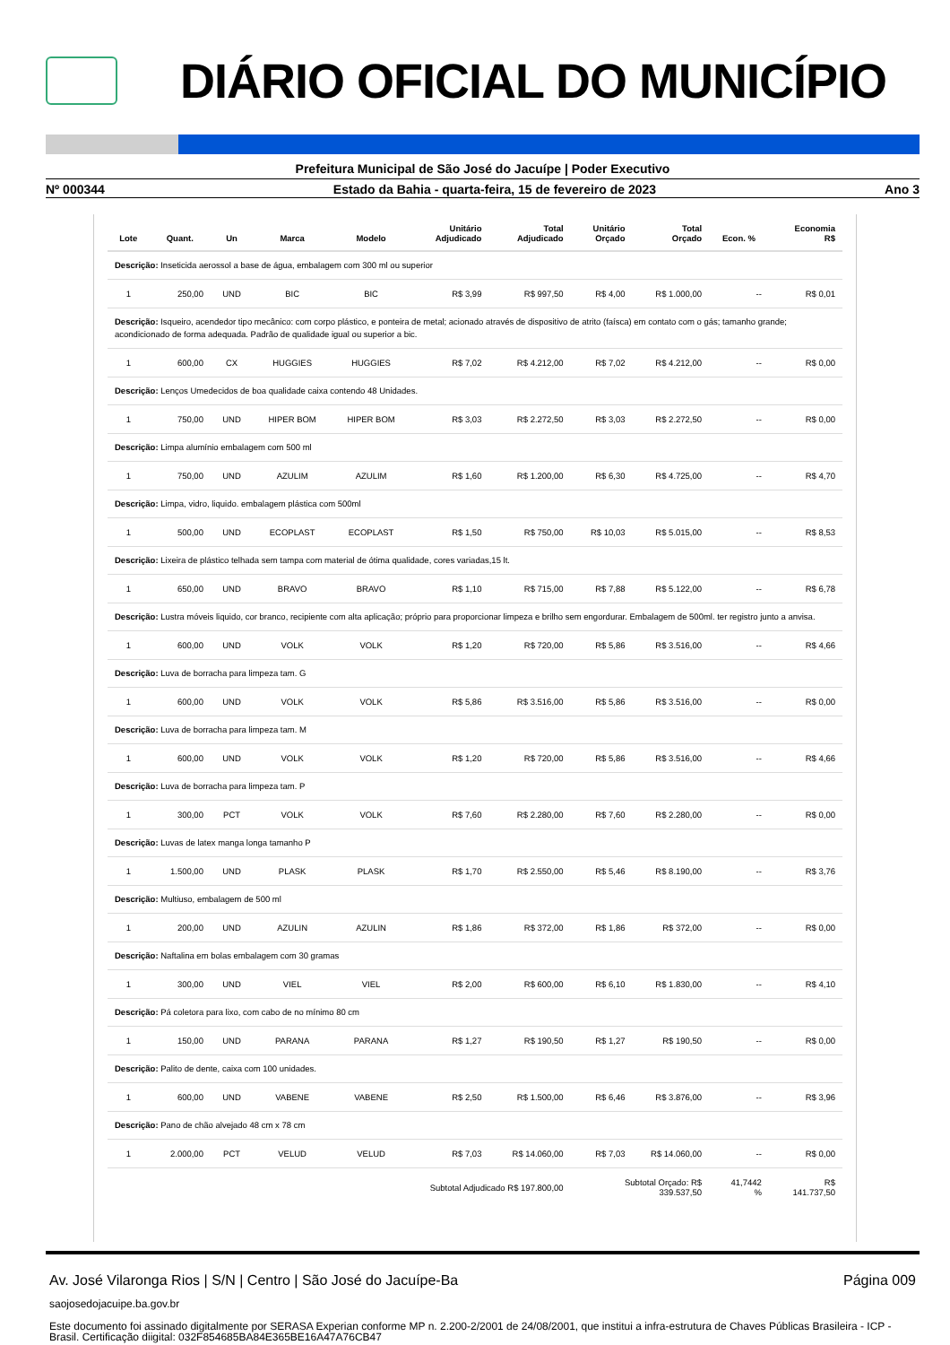DIÁRIO OFICIAL DO MUNICÍPIO
Prefeitura Municipal de São José do Jacuípe | Poder Executivo
Nº 000344 Estado da Bahia - quarta-feira, 15 de fevereiro de 2023 Ano 3
| Lote | Quant. | Un | Marca | Modelo | Unitário Adjudicado | Total Adjudicado | Unitário Orçado | Total Orçado | Econ. % | Economia R$ |
| --- | --- | --- | --- | --- | --- | --- | --- | --- | --- | --- |
| Descrição: Inseticida aerossol a base de água, embalagem com 300 ml ou superior | | | | | | | | | | |
| 1 | 250,00 | UND | BIC | BIC | R$ 3,99 | R$ 997,50 | R$ 4,00 | R$ 1.000,00 | -- | R$ 0,01 |
| Descrição: Isqueiro, acendedor tipo mecânico: com corpo plástico, e ponteira de metal; acionado através de dispositivo de atrito (faísca) em contato com o gás; tamanho grande; acondicionado de forma adequada. Padrão de qualidade igual ou superior a bic. | | | | | | | | | | |
| 1 | 600,00 | CX | HUGGIES | HUGGIES | R$ 7,02 | R$ 4.212,00 | R$ 7,02 | R$ 4.212,00 | -- | R$ 0,00 |
| Descrição: Lenços Umedecidos de boa qualidade caixa contendo 48 Unidades. | | | | | | | | | | |
| 1 | 750,00 | UND | HIPER BOM | HIPER BOM | R$ 3,03 | R$ 2.272,50 | R$ 3,03 | R$ 2.272,50 | -- | R$ 0,00 |
| Descrição: Limpa alumínio embalagem com 500 ml | | | | | | | | | | |
| 1 | 750,00 | UND | AZULIM | AZULIM | R$ 1,60 | R$ 1.200,00 | R$ 6,30 | R$ 4.725,00 | -- | R$ 4,70 |
| Descrição: Limpa, vidro, liquido. embalagem plástica com 500ml | | | | | | | | | | |
| 1 | 500,00 | UND | ECOPLAST | ECOPLAST | R$ 1,50 | R$ 750,00 | R$ 10,03 | R$ 5.015,00 | -- | R$ 8,53 |
| Descrição: Lixeira de plástico telhada sem tampa com material de ótima qualidade, cores variadas,15 lt. | | | | | | | | | | |
| 1 | 650,00 | UND | BRAVO | BRAVO | R$ 1,10 | R$ 715,00 | R$ 7,88 | R$ 5.122,00 | -- | R$ 6,78 |
| Descrição: Lustra móveis liquido, cor branco, recipiente com alta aplicação; próprio para proporcionar limpeza e brilho sem engordurar. Embalagem de 500ml. ter registro junto a anvisa. | | | | | | | | | | |
| 1 | 600,00 | UND | VOLK | VOLK | R$ 1,20 | R$ 720,00 | R$ 5,86 | R$ 3.516,00 | -- | R$ 4,66 |
| Descrição: Luva de borracha para limpeza tam. G | | | | | | | | | | |
| 1 | 600,00 | UND | VOLK | VOLK | R$ 5,86 | R$ 3.516,00 | R$ 5,86 | R$ 3.516,00 | -- | R$ 0,00 |
| Descrição: Luva de borracha para limpeza tam. M | | | | | | | | | | |
| 1 | 600,00 | UND | VOLK | VOLK | R$ 1,20 | R$ 720,00 | R$ 5,86 | R$ 3.516,00 | -- | R$ 4,66 |
| Descrição: Luva de borracha para limpeza tam. P | | | | | | | | | | |
| 1 | 300,00 | PCT | VOLK | VOLK | R$ 7,60 | R$ 2.280,00 | R$ 7,60 | R$ 2.280,00 | -- | R$ 0,00 |
| Descrição: Luvas de latex manga longa tamanho P | | | | | | | | | | |
| 1 | 1.500,00 | UND | PLASK | PLASK | R$ 1,70 | R$ 2.550,00 | R$ 5,46 | R$ 8.190,00 | -- | R$ 3,76 |
| Descrição: Multiuso, embalagem de 500 ml | | | | | | | | | | |
| 1 | 200,00 | UND | AZULIN | AZULIN | R$ 1,86 | R$ 372,00 | R$ 1,86 | R$ 372,00 | -- | R$ 0,00 |
| Descrição: Naftalina em bolas embalagem com 30 gramas | | | | | | | | | | |
| 1 | 300,00 | UND | VIEL | VIEL | R$ 2,00 | R$ 600,00 | R$ 6,10 | R$ 1.830,00 | -- | R$ 4,10 |
| Descrição: Pá coletora para lixo, com cabo de no mínimo 80 cm | | | | | | | | | | |
| 1 | 150,00 | UND | PARANA | PARANA | R$ 1,27 | R$ 190,50 | R$ 1,27 | R$ 190,50 | -- | R$ 0,00 |
| Descrição: Palito de dente, caixa com 100 unidades. | | | | | | | | | | |
| 1 | 600,00 | UND | VABENE | VABENE | R$ 2,50 | R$ 1.500,00 | R$ 6,46 | R$ 3.876,00 | -- | R$ 3,96 |
| Descrição: Pano de chão alvejado 48 cm x 78 cm | | | | | | | | | | |
| 1 | 2.000,00 | PCT | VELUD | VELUD | R$ 7,03 | R$ 14.060,00 | R$ 7,03 | R$ 14.060,00 | -- | R$ 0,00 |
| Subtotal Adjudicado R$ 197.800,00 | | | | | | | Subtotal Orçado: R$ 339.537,50 | | 41,7442 % | R$ 141.737,50 |
Av. José Vilaronga Rios | S/N | Centro | São José do Jacuípe-Ba Página 009
saojosedojacuipe.ba.gov.br
Este documento foi assinado digitalmente por SERASA Experian conforme MP n. 2.200-2/2001 de 24/08/2001, que institui a infra-estrutura de Chaves Públicas Brasileira - ICP - Brasil. Certificação diigital: 032F854685BA84E365BE16A47A76CB47